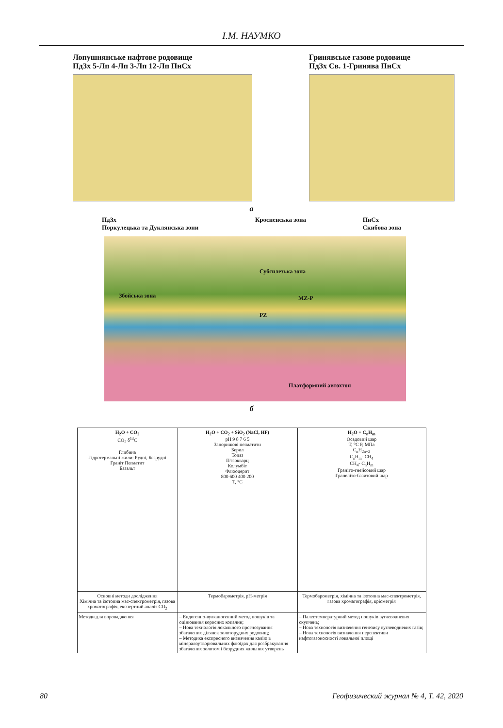І.М. НАУМКО
Лопушнянське нафтове родовище
ПдЗх 5-Лп 4-Лп 3-Лп 12-Лп ПнСх
Гринявське газове родовище
ПдЗх Св. 1-Гринява ПнСх
а
ПдЗх
Поркулецька та Дуклянська зони Кросненська зона ПнСх
Скибова зона
Збойська зона
Субсилезька зона
MZ-P
PZ
Платформний автохтон
б
| H<sub>2</sub>O + CO<sub>2</sub> CO<sub>2</sub> δ<sup>13</sup>C Глибина Гідротермальні жили: Рудні, Безрудні Граніт Пегматит Базальт | H<sub>2</sub>O + CO<sub>2</sub> + SiO<sub>2</sub> (NaCl, HF) pH 9 8 7 6 5 Заноришові пегматити Берил Топаз П'єзокварц Колумбіт Флюоцерит 800 600 400 200 T, °C | H<sub>2</sub>O + C<sub>n</sub>H<sub>m</sub> Осадовий шар T, °C P, МПа C<sub>n</sub>H<sub>2n+2</sub> C<sub>n</sub>H<sub>m</sub>- CH<sub>4</sub> CH<sub>4</sub>- C<sub>n</sub>H<sub>m</sub> Граніто-гнейсовий шар Гранеліто-базитовий шар |
| Основні методи дослідження Хімічна та ізотопна мас-спектрометрія, газова хроматографія, експертний аналіз CO<sub>2</sub> | Термобарометрія, рН-метрія | Термобарометрія, хімічна та ізотопна мас-спектрометрія, газова хроматографія, кріометрія |
| Методи для впровадження | – Ендогенно-вулканогенний метод пошуків та оцінювання корисних копалин; – Нова технологія локального прогнозування збагачених ділянок золоторудних родовищ; – Методика експресного визначення калію в мінералоутворювальних флюїдах для розбракування збагачених золотом і безрудних жильних утворень | – Палеотемпературний метод пошуків вуглеводневих скупчень; – Нова технологія визначення генезису вуглеводневих газів; – Нова технологія визначення перспективи нафтогазоносності локальної площі |
80 Геофизический журнал № 4, Т. 42, 2020